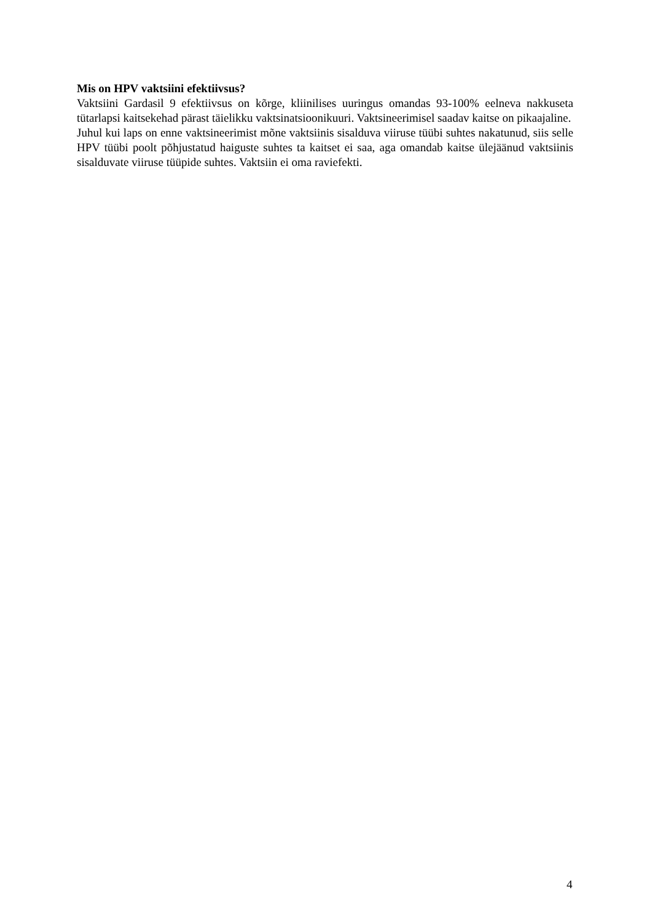Mis on HPV vaktsiini efektiivsus?
Vaktsiini Gardasil 9 efektiivsus on kõrge, kliinilises uuringus omandas 93-100% eelneva nakkuseta tütarlapsi kaitsekehad pärast täielikku vaktsinatsioonikuuri. Vaktsineerimisel saadav kaitse on pikaajaline.
Juhul kui laps on enne vaktsineerimist mõne vaktsiinis sisalduva viiruse tüübi suhtes nakatunud, siis selle HPV tüübi poolt põhjustatud haiguste suhtes ta kaitset ei saa, aga omandab kaitse ülejäänud vaktsiinis sisalduvate viiruse tüüpide suhtes. Vaktsiin ei oma raviefekti.
4